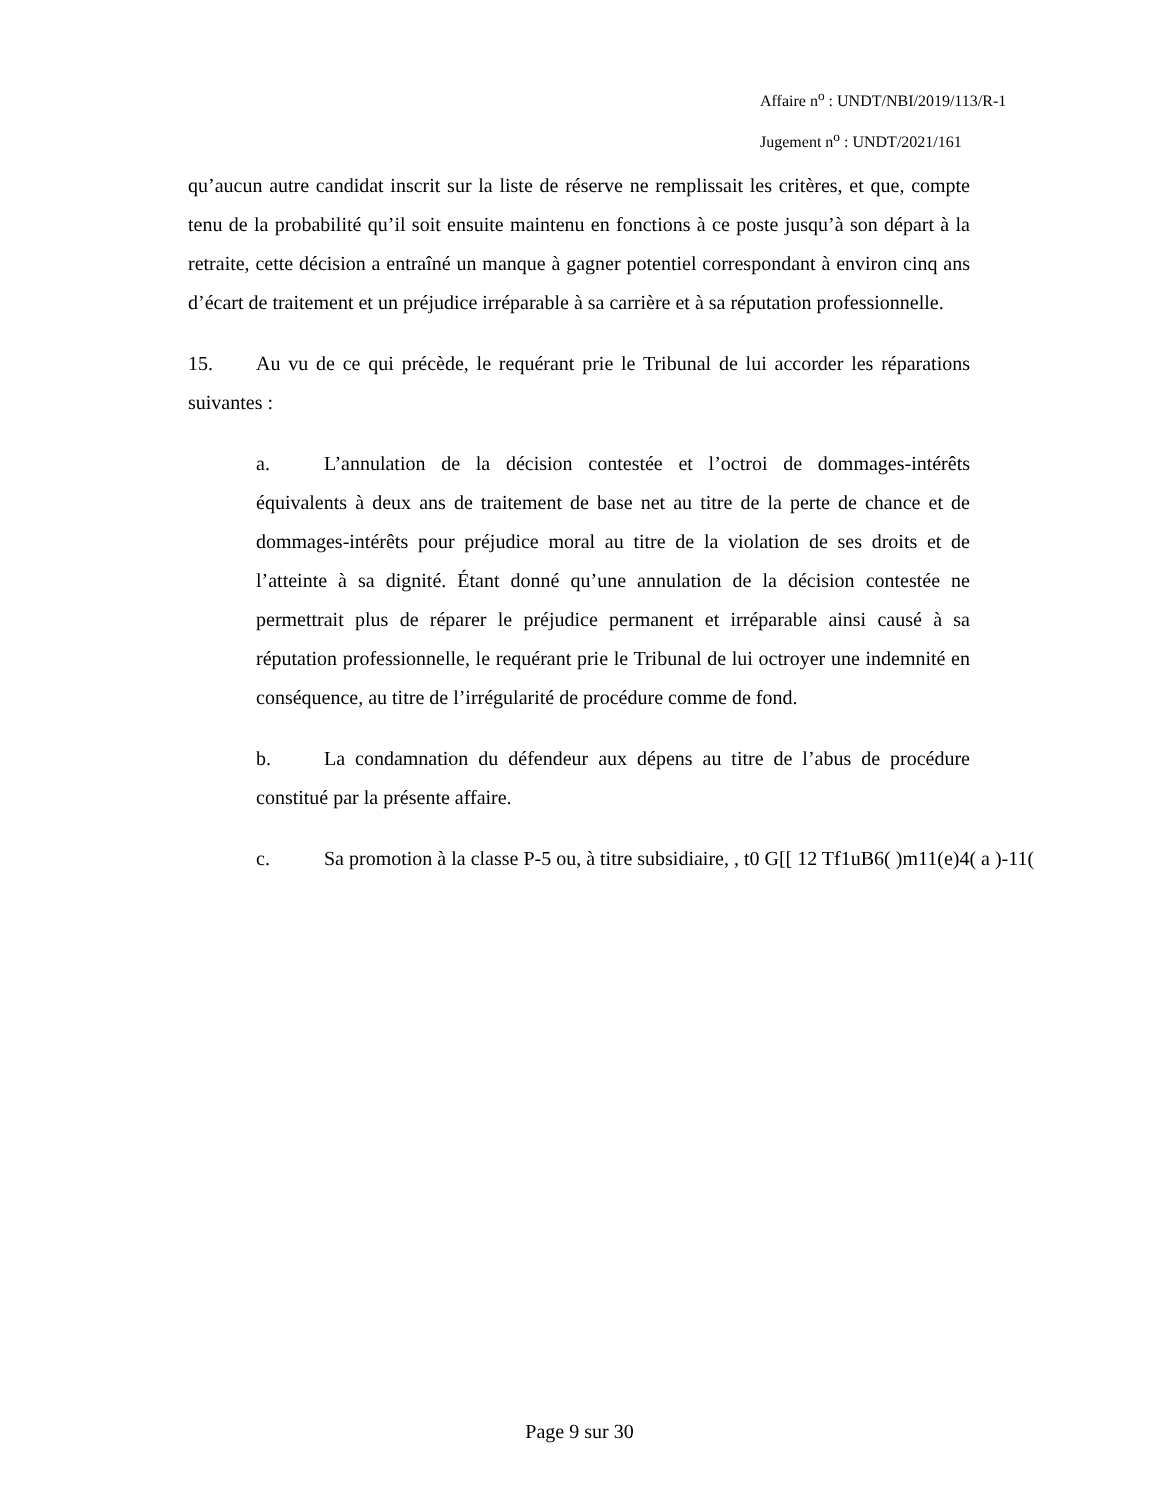Affaire n<sup>o</sup> : UNDT/NBI/2019/113/R-1
Jugement n<sup>o</sup> : UNDT/2021/161
qu’aucun autre candidat inscrit sur la liste de réserve ne remplissait les critères, et que, compte tenu de la probabilité qu’il soit ensuite maintenu en fonctions à ce poste jusqu’à son départ à la retraite, cette décision a entraîné un manque à gagner potentiel correspondant à environ cinq ans d’écart de traitement et un préjudice irréparable à sa carrière et à sa réputation professionnelle.
15. Au vu de ce qui précède, le requérant prie le Tribunal de lui accorder les réparations suivantes :
a. L’annulation de la décision contestée et l’octroi de dommages-intérêts équivalents à deux ans de traitement de base net au titre de la perte de chance et de dommages-intérêts pour préjudice moral au titre de la violation de ses droits et de l’atteinte à sa dignité. Étant donné qu’une annulation de la décision contestée ne permettrait plus de réparer le préjudice permanent et irréparable ainsi causé à sa réputation professionnelle, le requérant prie le Tribunal de lui octroyer une indemnité en conséquence, au titre de l’irrégularité de procédure comme de fond.
b. La condamnation du défendeur aux dépens au titre de l’abus de procédure constitué par la présente affaire.
c. Sa promotion à la classe P-5 ou, à titre subsidiaire, , t0 G[[ 12 Tf1uB6( )m11(e)4( a )-11(
Page 9 sur 30